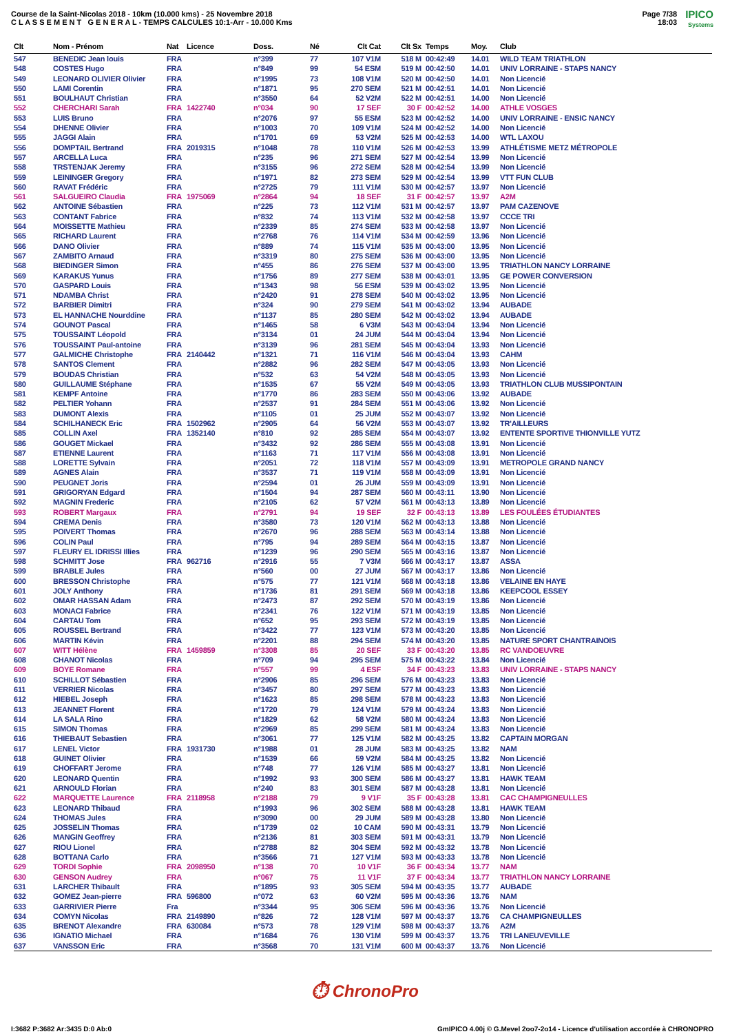Course de la Saint-Nicolas 2018 - 10km (10.000 kms) - 25 Novembre 2018
C L A S S E M E N T G E N E R A L - TEMPS CALCULES 10:1-Arr - 10.000 Kms
Page 7/38
18:03
IPICO
Systems
| Clt | Nom - Prénom | Nat | Licence | Doss. | Né | Clt Cat | Clt Sx | Temps | Moy. | Club |
| --- | --- | --- | --- | --- | --- | --- | --- | --- | --- | --- |
| 547 | BENEDIC Jean louis | FRA | | n°399 | 77 | 107 V1M | 518 M | 00:42:49 | 14.01 | WILD TEAM TRIATHLON |
| 548 | COSTES Hugo | FRA | | n°849 | 99 | 54 ESM | 519 M | 00:42:50 | 14.01 | UNIV LORRAINE - STAPS NANCY |
| 549 | LEONARD OLIVIER Olivier | FRA | | n°1995 | 73 | 108 V1M | 520 M | 00:42:50 | 14.01 | Non Licencié |
| 550 | LAMI Corentin | FRA | | n°1871 | 95 | 270 SEM | 521 M | 00:42:51 | 14.01 | Non Licencié |
| 551 | BOULHAUT Christian | FRA | | n°3550 | 64 | 52 V2M | 522 M | 00:42:51 | 14.00 | Non Licencié |
| 552 | CHERCHARI Sarah | FRA | 1422740 | n°034 | 90 | 17 SEF | 30 F | 00:42:52 | 14.00 | ATHLE VOSGES |
| 553 | LUIS Bruno | FRA | | n°2076 | 97 | 55 ESM | 523 M | 00:42:52 | 14.00 | UNIV LORRAINE - ENSIC NANCY |
| 554 | DHENNE Olivier | FRA | | n°1003 | 70 | 109 V1M | 524 M | 00:42:52 | 14.00 | Non Licencié |
| 555 | JAGGI Alain | FRA | | n°1701 | 69 | 53 V2M | 525 M | 00:42:53 | 14.00 | WTL LAXOU |
| 556 | DOMPTAIL Bertrand | FRA | 2019315 | n°1048 | 78 | 110 V1M | 526 M | 00:42:53 | 13.99 | ATHLÉTISME METZ MÉTROPOLE |
| 557 | ARCELLA Luca | FRA | | n°235 | 96 | 271 SEM | 527 M | 00:42:54 | 13.99 | Non Licencié |
| 558 | TRSTENJAK Jeremy | FRA | | n°3155 | 96 | 272 SEM | 528 M | 00:42:54 | 13.99 | Non Licencié |
| 559 | LEININGER Gregory | FRA | | n°1971 | 82 | 273 SEM | 529 M | 00:42:54 | 13.99 | VTT FUN CLUB |
| 560 | RAVAT Frédéric | FRA | | n°2725 | 79 | 111 V1M | 530 M | 00:42:57 | 13.97 | Non Licencié |
| 561 | SALGUEIRO Claudia | FRA | 1975069 | n°2864 | 94 | 18 SEF | 31 F | 00:42:57 | 13.97 | A2M |
| 562 | ANTOINE Sébastien | FRA | | n°225 | 73 | 112 V1M | 531 M | 00:42:57 | 13.97 | PAM CAZENOVE |
| 563 | CONTANT Fabrice | FRA | | n°832 | 74 | 113 V1M | 532 M | 00:42:58 | 13.97 | CCCE TRI |
| 564 | MOISSETTE Mathieu | FRA | | n°2339 | 85 | 274 SEM | 533 M | 00:42:58 | 13.97 | Non Licencié |
| 565 | RICHARD Laurent | FRA | | n°2768 | 76 | 114 V1M | 534 M | 00:42:59 | 13.96 | Non Licencié |
| 566 | DANO Olivier | FRA | | n°889 | 74 | 115 V1M | 535 M | 00:43:00 | 13.95 | Non Licencié |
| 567 | ZAMBITO Arnaud | FRA | | n°3319 | 80 | 275 SEM | 536 M | 00:43:00 | 13.95 | Non Licencié |
| 568 | BIEDINGER Simon | FRA | | n°455 | 86 | 276 SEM | 537 M | 00:43:00 | 13.95 | TRIATHLON NANCY LORRAINE |
| 569 | KARAKUS Yunus | FRA | | n°1756 | 89 | 277 SEM | 538 M | 00:43:01 | 13.95 | GE POWER CONVERSION |
| 570 | GASPARD Louis | FRA | | n°1343 | 98 | 56 ESM | 539 M | 00:43:02 | 13.95 | Non Licencié |
| 571 | NDAMBA Christ | FRA | | n°2420 | 91 | 278 SEM | 540 M | 00:43:02 | 13.95 | Non Licencié |
| 572 | BARBIER Dimitri | FRA | | n°324 | 90 | 279 SEM | 541 M | 00:43:02 | 13.94 | AUBADE |
| 573 | EL HANNACHE Nourddine | FRA | | n°1137 | 85 | 280 SEM | 542 M | 00:43:02 | 13.94 | AUBADE |
| 574 | GOUNOT Pascal | FRA | | n°1465 | 58 | 6 V3M | 543 M | 00:43:04 | 13.94 | Non Licencié |
| 575 | TOUSSAINT Léopold | FRA | | n°3134 | 01 | 24 JUM | 544 M | 00:43:04 | 13.94 | Non Licencié |
| 576 | TOUSSAINT Paul-antoine | FRA | | n°3139 | 96 | 281 SEM | 545 M | 00:43:04 | 13.93 | Non Licencié |
| 577 | GALMICHE Christophe | FRA | 2140442 | n°1321 | 71 | 116 V1M | 546 M | 00:43:04 | 13.93 | CAHM |
| 578 | SANTOS Clement | FRA | | n°2882 | 96 | 282 SEM | 547 M | 00:43:05 | 13.93 | Non Licencié |
| 579 | BOUDAS Christian | FRA | | n°532 | 63 | 54 V2M | 548 M | 00:43:05 | 13.93 | Non Licencié |
| 580 | GUILLAUME Stéphane | FRA | | n°1535 | 67 | 55 V2M | 549 M | 00:43:05 | 13.93 | TRIATHLON CLUB MUSSIPONTAIN |
| 581 | KEMPF Antoine | FRA | | n°1770 | 86 | 283 SEM | 550 M | 00:43:06 | 13.92 | AUBADE |
| 582 | PELTIER Yohann | FRA | | n°2537 | 91 | 284 SEM | 551 M | 00:43:06 | 13.92 | Non Licencié |
| 583 | DUMONT Alexis | FRA | | n°1105 | 01 | 25 JUM | 552 M | 00:43:07 | 13.92 | Non Licencié |
| 584 | SCHILHANECK Eric | FRA | 1502962 | n°2905 | 64 | 56 V2M | 553 M | 00:43:07 | 13.92 | TR'AILLEURS |
| 585 | COLLIN Axel | FRA | 1352140 | n°810 | 92 | 285 SEM | 554 M | 00:43:07 | 13.92 | ENTENTE SPORTIVE THIONVILLE YUTZ |
| 586 | GOUGET Mickael | FRA | | n°3432 | 92 | 286 SEM | 555 M | 00:43:08 | 13.91 | Non Licencié |
| 587 | ETIENNE Laurent | FRA | | n°1163 | 71 | 117 V1M | 556 M | 00:43:08 | 13.91 | Non Licencié |
| 588 | LORETTE Sylvain | FRA | | n°2051 | 72 | 118 V1M | 557 M | 00:43:09 | 13.91 | METROPOLE GRAND NANCY |
| 589 | AGNES Alain | FRA | | n°3537 | 71 | 119 V1M | 558 M | 00:43:09 | 13.91 | Non Licencié |
| 590 | PEUGNET Joris | FRA | | n°2594 | 01 | 26 JUM | 559 M | 00:43:09 | 13.91 | Non Licencié |
| 591 | GRIGORYAN Edgard | FRA | | n°1504 | 94 | 287 SEM | 560 M | 00:43:11 | 13.90 | Non Licencié |
| 592 | MAGNIN Frederic | FRA | | n°2105 | 62 | 57 V2M | 561 M | 00:43:13 | 13.89 | Non Licencié |
| 593 | ROBERT Margaux | FRA | | n°2791 | 94 | 19 SEF | 32 F | 00:43:13 | 13.89 | LES FOULÉES ÉTUDIANTES |
| 594 | CREMA Denis | FRA | | n°3580 | 73 | 120 V1M | 562 M | 00:43:13 | 13.88 | Non Licencié |
| 595 | POIVERT Thomas | FRA | | n°2670 | 96 | 288 SEM | 563 M | 00:43:14 | 13.88 | Non Licencié |
| 596 | COLIN Paul | FRA | | n°795 | 94 | 289 SEM | 564 M | 00:43:15 | 13.87 | Non Licencié |
| 597 | FLEURY EL IDRISSI Illies | FRA | | n°1239 | 96 | 290 SEM | 565 M | 00:43:16 | 13.87 | Non Licencié |
| 598 | SCHMITT Jose | FRA | 962716 | n°2916 | 55 | 7 V3M | 566 M | 00:43:17 | 13.87 | ASSA |
| 599 | BRABLE Jules | FRA | | n°560 | 00 | 27 JUM | 567 M | 00:43:17 | 13.86 | Non Licencié |
| 600 | BRESSON Christophe | FRA | | n°575 | 77 | 121 V1M | 568 M | 00:43:18 | 13.86 | VELAINE EN HAYE |
| 601 | JOLY Anthony | FRA | | n°1736 | 81 | 291 SEM | 569 M | 00:43:18 | 13.86 | KEEPCOOL ESSEY |
| 602 | OMAR HASSAN Adam | FRA | | n°2473 | 87 | 292 SEM | 570 M | 00:43:19 | 13.86 | Non Licencié |
| 603 | MONACI Fabrice | FRA | | n°2341 | 76 | 122 V1M | 571 M | 00:43:19 | 13.85 | Non Licencié |
| 604 | CARTAU Tom | FRA | | n°652 | 95 | 293 SEM | 572 M | 00:43:19 | 13.85 | Non Licencié |
| 605 | ROUSSEL Bertrand | FRA | | n°3422 | 77 | 123 V1M | 573 M | 00:43:20 | 13.85 | Non Licencié |
| 606 | MARTIN Kévin | FRA | | n°2201 | 88 | 294 SEM | 574 M | 00:43:20 | 13.85 | NATURE SPORT CHANTRAINOIS |
| 607 | WITT Hélène | FRA | 1459859 | n°3308 | 85 | 20 SEF | 33 F | 00:43:20 | 13.85 | RC VANDOEUVRE |
| 608 | CHANOT Nicolas | FRA | | n°709 | 94 | 295 SEM | 575 M | 00:43:22 | 13.84 | Non Licencié |
| 609 | BOYE Romane | FRA | | n°557 | 99 | 4 ESF | 34 F | 00:43:23 | 13.83 | UNIV LORRAINE - STAPS NANCY |
| 610 | SCHILLOT Sébastien | FRA | | n°2906 | 85 | 296 SEM | 576 M | 00:43:23 | 13.83 | Non Licencié |
| 611 | VERRIER Nicolas | FRA | | n°3457 | 80 | 297 SEM | 577 M | 00:43:23 | 13.83 | Non Licencié |
| 612 | HIEBEL Joseph | FRA | | n°1623 | 85 | 298 SEM | 578 M | 00:43:23 | 13.83 | Non Licencié |
| 613 | JEANNET Florent | FRA | | n°1720 | 79 | 124 V1M | 579 M | 00:43:24 | 13.83 | Non Licencié |
| 614 | LA SALA Rino | FRA | | n°1829 | 62 | 58 V2M | 580 M | 00:43:24 | 13.83 | Non Licencié |
| 615 | SIMON Thomas | FRA | | n°2969 | 85 | 299 SEM | 581 M | 00:43:24 | 13.83 | Non Licencié |
| 616 | THIEBAUT Sebastien | FRA | | n°3061 | 77 | 125 V1M | 582 M | 00:43:25 | 13.82 | CAPTAIN MORGAN |
| 617 | LENEL Victor | FRA | 1931730 | n°1988 | 01 | 28 JUM | 583 M | 00:43:25 | 13.82 | NAM |
| 618 | GUINET Olivier | FRA | | n°1539 | 66 | 59 V2M | 584 M | 00:43:25 | 13.82 | Non Licencié |
| 619 | CHOFFART Jerome | FRA | | n°748 | 77 | 126 V1M | 585 M | 00:43:27 | 13.81 | Non Licencié |
| 620 | LEONARD Quentin | FRA | | n°1992 | 93 | 300 SEM | 586 M | 00:43:27 | 13.81 | HAWK TEAM |
| 621 | ARNOULD Florian | FRA | | n°240 | 83 | 301 SEM | 587 M | 00:43:28 | 13.81 | Non Licencié |
| 622 | MARQUETTE Laurence | FRA | 2118958 | n°2188 | 79 | 9 V1F | 35 F | 00:43:28 | 13.81 | CAC CHAMPIGNEULLES |
| 623 | LEONARD Thibaud | FRA | | n°1993 | 96 | 302 SEM | 588 M | 00:43:28 | 13.81 | HAWK TEAM |
| 624 | THOMAS Jules | FRA | | n°3090 | 00 | 29 JUM | 589 M | 00:43:28 | 13.80 | Non Licencié |
| 625 | JOSSELIN Thomas | FRA | | n°1739 | 02 | 10 CAM | 590 M | 00:43:31 | 13.79 | Non Licencié |
| 626 | MANGIN Geoffrey | FRA | | n°2136 | 81 | 303 SEM | 591 M | 00:43:31 | 13.79 | Non Licencié |
| 627 | RIOU Lionel | FRA | | n°2788 | 82 | 304 SEM | 592 M | 00:43:32 | 13.78 | Non Licencié |
| 628 | BOTTANA Carlo | FRA | | n°3566 | 71 | 127 V1M | 593 M | 00:43:33 | 13.78 | Non Licencié |
| 629 | TORDI Sophie | FRA | 2098950 | n°138 | 70 | 10 V1F | 36 F | 00:43:34 | 13.77 | NAM |
| 630 | GENSON Audrey | FRA | | n°067 | 75 | 11 V1F | 37 F | 00:43:34 | 13.77 | TRIATHLON NANCY LORRAINE |
| 631 | LARCHER Thibault | FRA | | n°1895 | 93 | 305 SEM | 594 M | 00:43:35 | 13.77 | AUBADE |
| 632 | GOMEZ Jean-pierre | FRA | 596800 | n°072 | 63 | 60 V2M | 595 M | 00:43:36 | 13.76 | NAM |
| 633 | GARRIVIER Pierre | Fra | | n°3344 | 95 | 306 SEM | 596 M | 00:43:36 | 13.76 | Non Licencié |
| 634 | COMYN Nicolas | FRA | 2149890 | n°826 | 72 | 128 V1M | 597 M | 00:43:37 | 13.76 | CA CHAMPIGNEULLES |
| 635 | BRENOT Alexandre | FRA | 630084 | n°573 | 78 | 129 V1M | 598 M | 00:43:37 | 13.76 | A2M |
| 636 | IGNATIO Michael | FRA | | n°1684 | 76 | 130 V1M | 599 M | 00:43:37 | 13.76 | TRI LANEUVEVILLE |
| 637 | VANSSON Eric | FRA | | n°3568 | 70 | 131 V1M | 600 M | 00:43:37 | 13.76 | Non Licencié |
⏱ ChronoPro
I:3682 P:3682 Ar:3435 D:0 Ab:0 GmIPICO 4.00j © G.Mevel 2oo7-2o14 - Licence d'utilisation accordée à CHRONOPRO